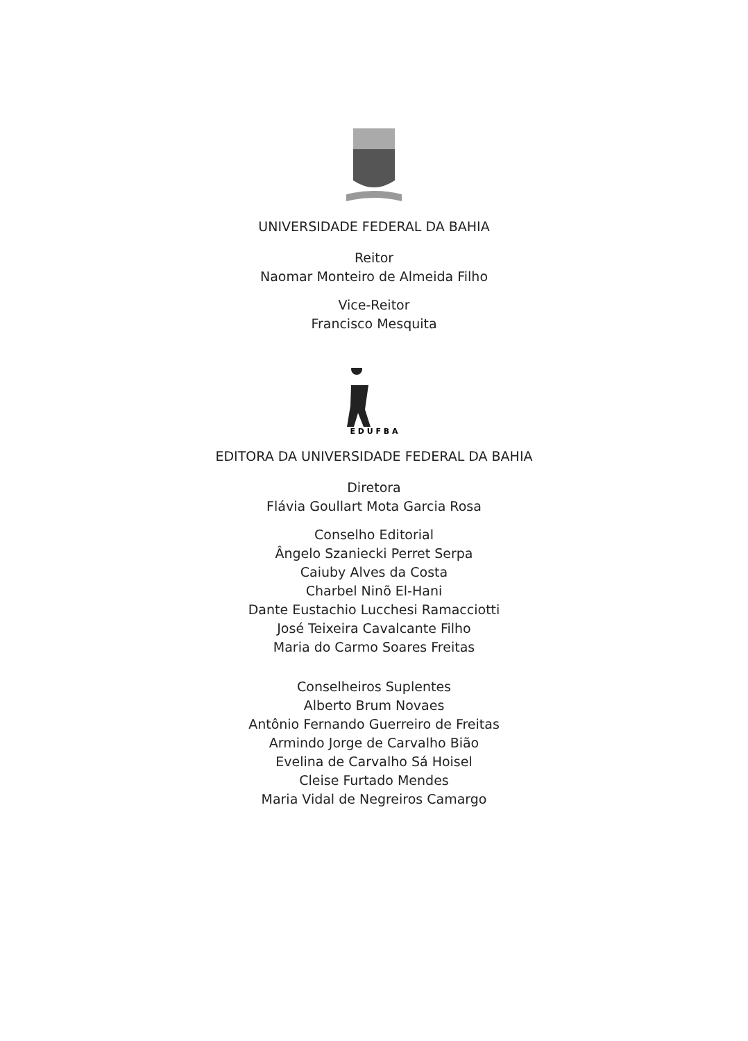UNIVERSIDADE FEDERAL DA BAHIA
Reitor
Naomar Monteiro de Almeida Filho
Vice-Reitor
Francisco Mesquita
E D U F B A
EDITORA DA UNIVERSIDADE FEDERAL DA BAHIA
Diretora
Flávia Goullart Mota Garcia Rosa
Conselho Editorial
Ângelo Szaniecki Perret Serpa
Caiuby Alves da Costa
Charbel Ninõ El-Hani
Dante Eustachio Lucchesi Ramacciotti
José Teixeira Cavalcante Filho
Maria do Carmo Soares Freitas
Conselheiros Suplentes
Alberto Brum Novaes
Antônio Fernando Guerreiro de Freitas
Armindo Jorge de Carvalho Bião
Evelina de Carvalho Sá Hoisel
Cleise Furtado Mendes
Maria Vidal de Negreiros Camargo